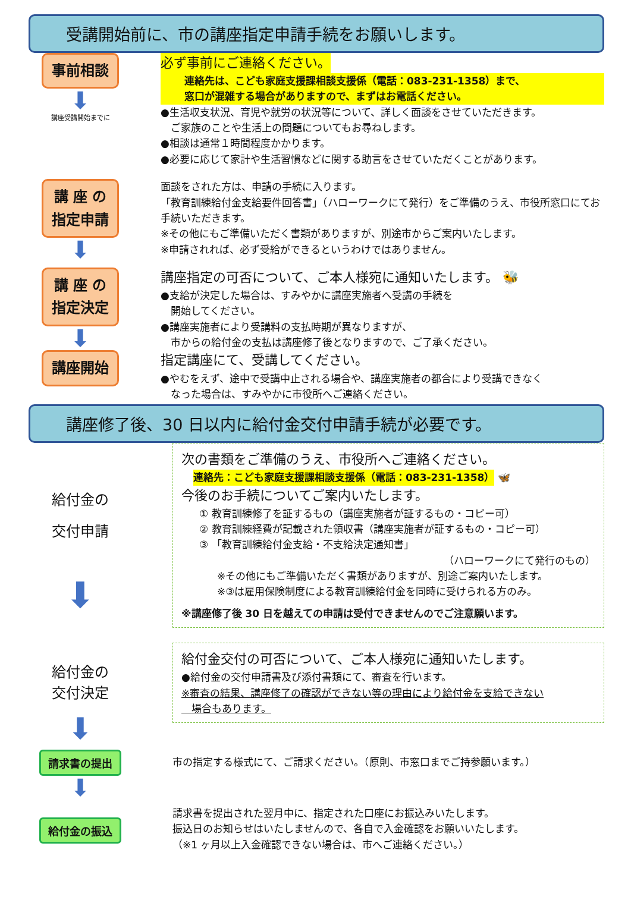受講開始前に、市の講座指定申請手続をお願いします。
事前相談
⬇
講座受講開始までに
必ず事前にご連絡ください。
連絡先は、こども家庭支援課相談支援係（電話：083-231-1358）まで、
窓口が混雑する場合がありますので、まずはお電話ください。
●生活収支状況、育児や就労の状況等について、詳しく面談をさせていただきます。
　ご家族のことや生活上の問題についてもお尋ねします。
●相談は通常１時間程度かかります。
●必要に応じて家計や生活習慣などに関する助言をさせていただくことがあります。
講 座 の
指定申請
⬇
面談をされた方は、申請の手続に入ります。
「教育訓練給付金支給要件回答書」（ハローワークにて発行）をご準備のうえ、市役所窓口にてお手続いただきます。
※その他にもご準備いただく書類がありますが、別途市からご案内いたします。
※申請されれば、必ず受給ができるというわけではありません。
講 座 の
指定決定
⬇
講座指定の可否について、ご本人様宛に通知いたします。 🐝
●支給が決定した場合は、すみやかに講座実施者へ受講の手続を
　開始してください。
●講座実施者により受講料の支払時期が異なりますが、
　市からの給付金の支払は講座修了後となりますので、ご了承ください。
講座開始
指定講座にて、受講してください。
●やむをえず、途中で受講中止される場合や、講座実施者の都合により受講できなく
　なった場合は、すみやかに市役所へご連絡ください。
講座修了後、30 日以内に給付金交付申請手続が必要です。
給付金の
交付申請
⬇
次の書類をご準備のうえ、市役所へご連絡ください。
連絡先：こども家庭支援課相談支援係（電話：083-231-1358）
🦋
今後のお手続についてご案内いたします。
① 教育訓練修了を証するもの（講座実施者が証するもの・コピー可）
② 教育訓練経費が記載された領収書（講座実施者が証するもの・コピー可）
③ 「教育訓練給付金支給・不支給決定通知書」
（ハローワークにて発行のもの）
※その他にもご準備いただく書類がありますが、別途ご案内いたします。
※③は雇用保険制度による教育訓練給付金を同時に受けられる方のみ。
※講座修了後 30 日を越えての申請は受付できませんのでご注意願います。
給付金の
交付決定
⬇
給付金交付の可否について、ご本人様宛に通知いたします。
●給付金の交付申請書及び添付書類にて、審査を行います。
※審査の結果、講座修了の確認ができない等の理由により給付金を支給できない
　場合もあります。
請求書の提出
⬇
市の指定する様式にて、ご請求ください。（原則、市窓口までご持参願います。）
給付金の振込
請求書を提出された翌月中に、指定された口座にお振込みいたします。
振込日のお知らせはいたしませんので、各自で入金確認をお願いいたします。
（※1 ヶ月以上入金確認できない場合は、市へご連絡ください。）